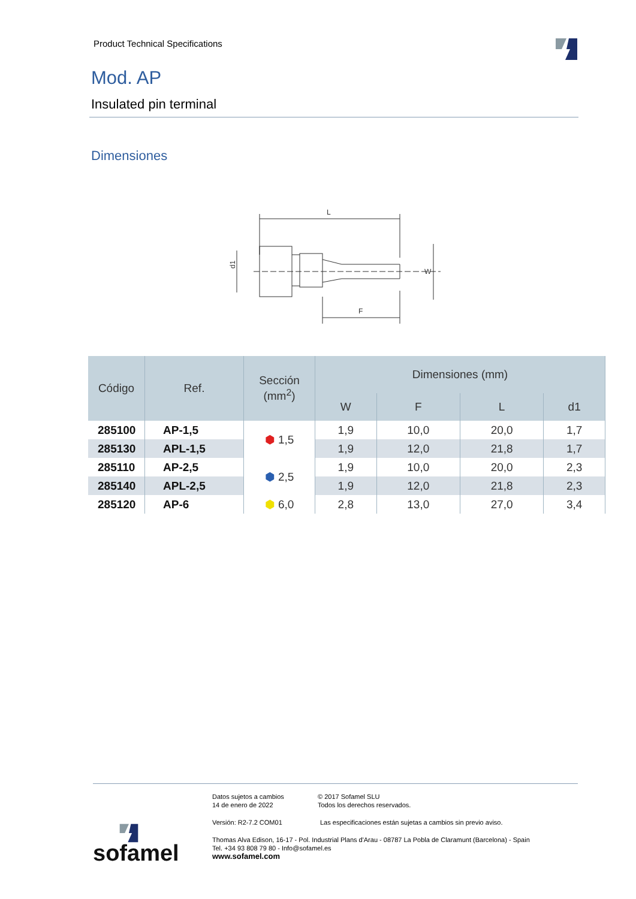Product Technical Specifications
Mod. AP
Insulated pin terminal
Dimensiones
L
d1
W
F
| Código | Ref. | Sección (mm<sup>2</sup>) | Dimensiones (mm) | | | |
| --- | --- | --- | --- | --- | --- | --- |
| | | | W | F | L | d1 |
| 285100 | AP-1,5 | ⬢ 1,5 | 1,9 | 10,0 | 20,0 | 1,7 |
| 285130 | APL-1,5 | | 1,9 | 12,0 | 21,8 | 1,7 |
| 285110 | AP-2,5 | ⬢ 2,5 | 1,9 | 10,0 | 20,0 | 2,3 |
| 285140 | APL-2,5 | | 1,9 | 12,0 | 21,8 | 2,3 |
| 285120 | AP-6 | ⬢ 6,0 | 2,8 | 13,0 | 27,0 | 3,4 |
Datos sujetos a cambios
14 de enero de 2022
© 2017 Sofamel SLU
Todos los derechos reservados.
Versión: R2-7.2 COM01
Las especificaciones están sujetas a cambios sin previo aviso.
Thomas Alva Edison, 16-17 - Pol. Industrial Plans d'Arau - 08787 La Pobla de Claramunt (Barcelona) - Spain
Tel. +34 93 808 79 80 - Info@sofamel.es
www.sofamel.com
sofamel